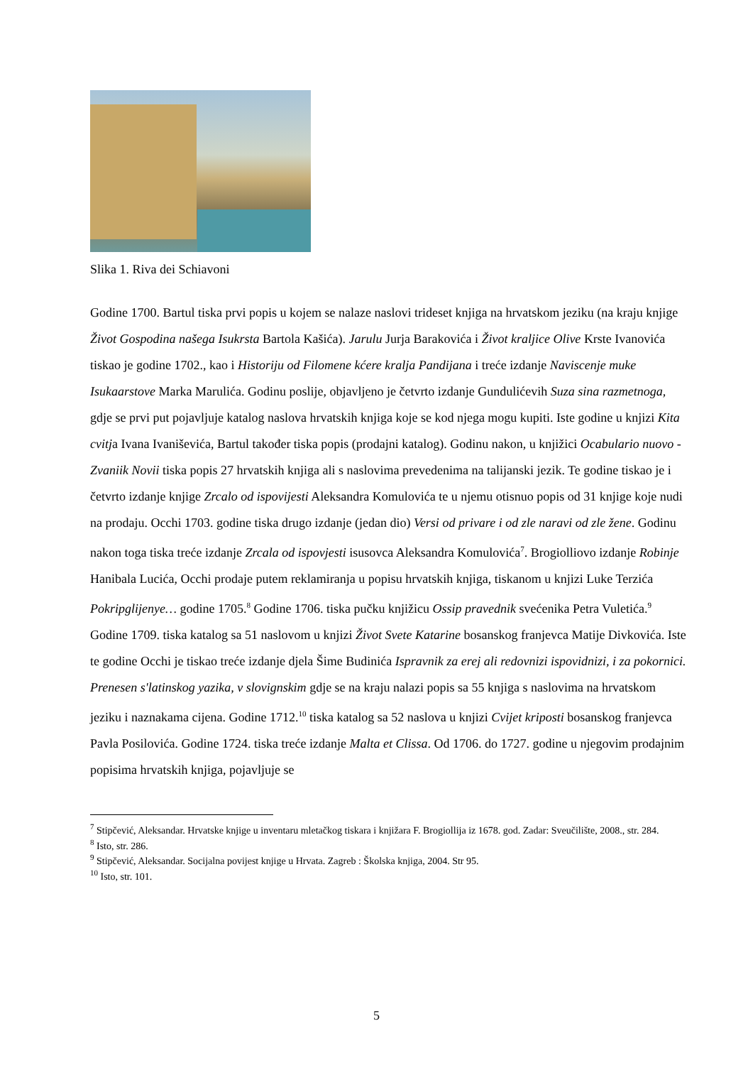Slika 1. Riva dei Schiavoni
Godine 1700. Bartul tiska prvi popis u kojem se nalaze naslovi trideset knjiga na hrvatskom jeziku (na kraju knjige Život Gospodina našega Isukrsta Bartola Kašića). Jarulu Jurja Barakovića i Život kraljice Olive Krste Ivanovića tiskao je godine 1702., kao i Historiju od Filomene kćere kralja Pandijana i treće izdanje Naviscenje muke Isukaarstove Marka Marulića. Godinu poslije, objavljeno je četvrto izdanje Gundulićevih Suza sina razmetnoga, gdje se prvi put pojavljuje katalog naslova hrvatskih knjiga koje se kod njega mogu kupiti. Iste godine u knjizi Kita cvitja Ivana Ivaniševića, Bartul također tiska popis (prodajni katalog). Godinu nakon, u knjižici Ocabulario nuovo - Zvaniik Novii tiska popis 27 hrvatskih knjiga ali s naslovima prevedenima na talijanski jezik. Te godine tiskao je i četvrto izdanje knjige Zrcalo od ispovijesti Aleksandra Komulovića te u njemu otisnuo popis od 31 knjige koje nudi na prodaju. Occhi 1703. godine tiska drugo izdanje (jedan dio) Versi od privare i od zle naravi od zle žene. Godinu nakon toga tiska treće izdanje Zrcala od ispovjesti isusovca Aleksandra Komulovića<sup>7</sup>. Brogiolliovo izdanje Robinje Hanibala Lucića, Occhi prodaje putem reklamiranja u popisu hrvatskih knjiga, tiskanom u knjizi Luke Terzića Pokripglijenye… godine 1705.<sup>8</sup> Godine 1706. tiska pučku knjižicu Ossip pravednik svećenika Petra Vuletića.<sup>9</sup> Godine 1709. tiska katalog sa 51 naslovom u knjizi Život Svete Katarine bosanskog franjevca Matije Divkovića. Iste te godine Occhi je tiskao treće izdanje djela Šime Budinića Ispravnik za erej ali redovnizi ispovidnizi, i za pokornici. Prenesen s'latinskog yazika, v slovignskim gdje se na kraju nalazi popis sa 55 knjiga s naslovima na hrvatskom jeziku i naznakama cijena. Godine 1712.<sup>10</sup> tiska katalog sa 52 naslova u knjizi Cvijet kriposti bosanskog franjevca Pavla Posilovića. Godine 1724. tiska treće izdanje Malta et Clissa. Od 1706. do 1727. godine u njegovim prodajnim popisima hrvatskih knjiga, pojavljuje se
<sup>7</sup> Stipčević, Aleksandar. Hrvatske knjige u inventaru mletačkog tiskara i knjižara F. Brogiollija iz 1678. god. Zadar: Sveučilište, 2008., str. 284.
<sup>8</sup> Isto, str. 286.
<sup>9</sup> Stipčević, Aleksandar. Socijalna povijest knjige u Hrvata. Zagreb : Školska knjiga, 2004. Str 95.
<sup>10</sup> Isto, str. 101.
5